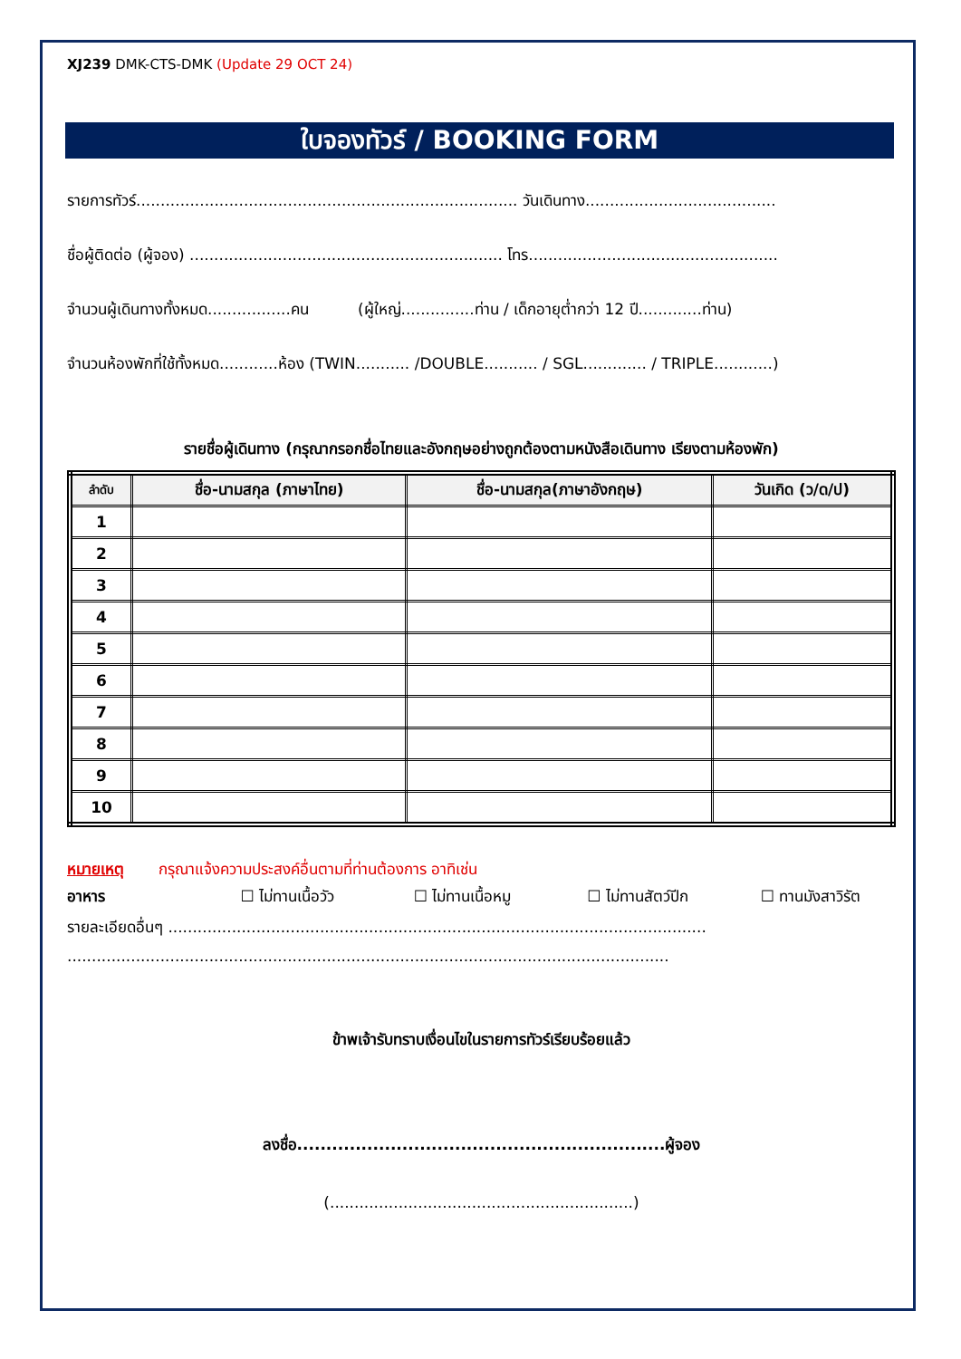XJ239 DMK-CTS-DMK (Update 29 OCT 24)
ใบจองทัวร์ / BOOKING FORM
รายการทัวร์.............................................................................. วันเดินทาง.......................................
ชื่อผู้ติดต่อ (ผู้จอง) ................................................................ โทร...................................................
จำนวนผู้เดินทางทั้งหมด.................คน (ผู้ใหญ่...............ท่าน / เด็กอายุต่ำกว่า 12 ปี.............ท่าน)
จำนวนห้องพักที่ใช้ทั้งหมด............ห้อง (TWIN........... /DOUBLE........... / SGL............. / TRIPLE............)
รายชื่อผู้เดินทาง (กรุณากรอกชื่อไทยและอังกฤษอย่างถูกต้องตามหนังสือเดินทาง เรียงตามห้องพัก)
| ลำดับ | ชื่อ-นามสกุล (ภาษาไทย) | ชื่อ-นามสกุล(ภาษาอังกฤษ) | วันเกิด (ว/ด/ป) |
| --- | --- | --- | --- |
| 1 | | | |
| 2 | | | |
| 3 | | | |
| 4 | | | |
| 5 | | | |
| 6 | | | |
| 7 | | | |
| 8 | | | |
| 9 | | | |
| 10 | | | |
หมายเหตุ กรุณาแจ้งความประสงค์อื่นตามที่ท่านต้องการ อาทิเช่น
อาหาร ☐ ไม่ทานเนื้อวัว ☐ ไม่ทานเนื้อหมู ☐ ไม่ทานสัตว์ปีก ☐ ทานมังสาวิรัต
รายละเอียดอื่นๆ ..............................................................................................................
...........................................................................................................................
ข้าพเจ้ารับทราบเงื่อนไขในรายการทัวร์เรียบร้อยแล้ว
ลงชื่อ...............................................................ผู้จอง
(..............................................................)